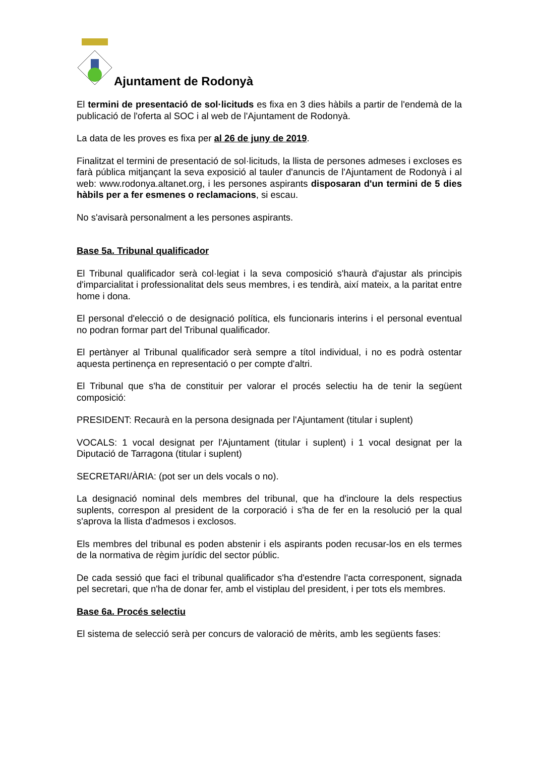Ajuntament de Rodonyà
El termini de presentació de sol·licituds es fixa en 3 dies hàbils a partir de l'endemà de la publicació de l'oferta al SOC i al web de l'Ajuntament de Rodonyà.
La data de les proves es fixa per al 26 de juny de 2019.
Finalitzat el termini de presentació de sol·licituds, la llista de persones admeses i excloses es farà pública mitjançant la seva exposició al tauler d'anuncis de l'Ajuntament de Rodonyà i al web: www.rodonya.altanet.org, i les persones aspirants disposaran d'un termini de 5 dies hàbils per a fer esmenes o reclamacions, si escau.
No s'avisarà personalment a les persones aspirants.
Base 5a. Tribunal qualificador
El Tribunal qualificador serà col·legiat i la seva composició s'haurà d'ajustar als principis d'imparcialitat i professionalitat dels seus membres, i es tendirà, així mateix, a la paritat entre home i dona.
El personal d'elecció o de designació política, els funcionaris interins i el personal eventual no podran formar part del Tribunal qualificador.
El pertànyer al Tribunal qualificador serà sempre a títol individual, i no es podrà ostentar aquesta pertinença en representació o per compte d'altri.
El Tribunal que s'ha de constituir per valorar el procés selectiu ha de tenir la següent composició:
PRESIDENT: Recaurà en la persona designada per l'Ajuntament (titular i suplent)
VOCALS: 1 vocal designat per l'Ajuntament (titular i suplent) i 1 vocal designat per la Diputació de Tarragona (titular i suplent)
SECRETARI/ÀRIA: (pot ser un dels vocals o no).
La designació nominal dels membres del tribunal, que ha d'incloure la dels respectius suplents, correspon al president de la corporació i s'ha de fer en la resolució per la qual s'aprova la llista d'admesos i exclosos.
Els membres del tribunal es poden abstenir i els aspirants poden recusar-los en els termes de la normativa de règim jurídic del sector públic.
De cada sessió que faci el tribunal qualificador s'ha d'estendre l'acta corresponent, signada pel secretari, que n'ha de donar fer, amb el vistiplau del president, i per tots els membres.
Base 6a. Procés selectiu
El sistema de selecció serà per concurs de valoració de mèrits, amb les següents fases: